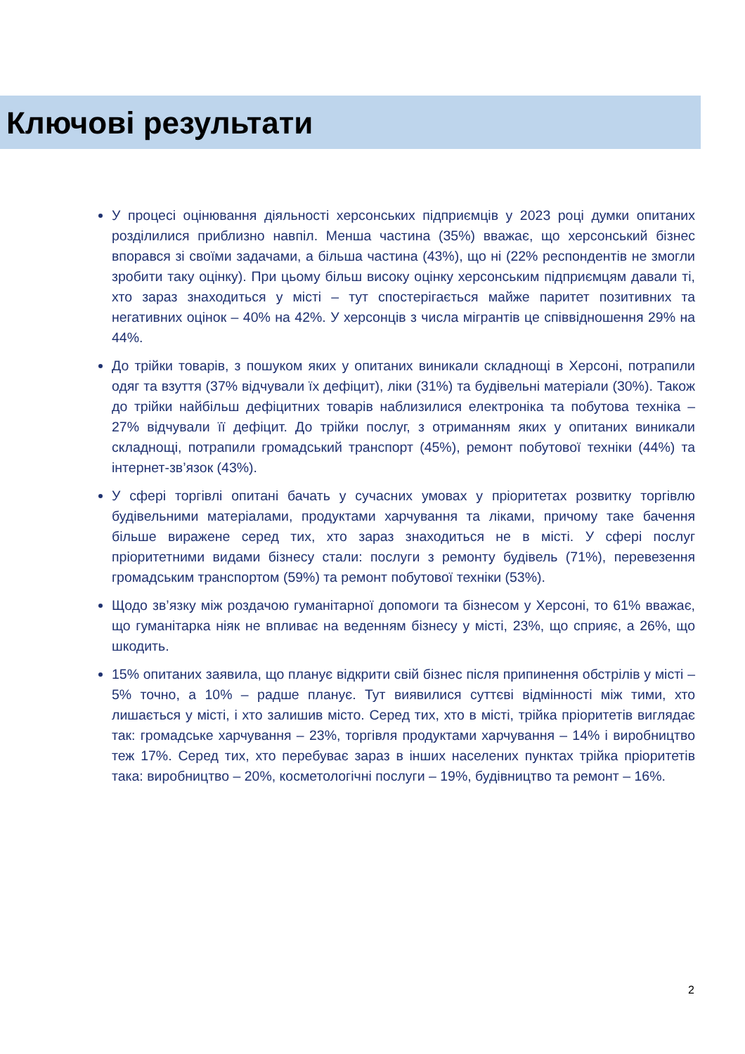Ключові результати
У процесі оцінювання діяльності херсонських підприємців у 2023 році думки опитаних розділилися приблизно навпіл. Менша частина (35%) вважає, що херсонський бізнес впорався зі своїми задачами, а більша частина (43%), що ні (22% респондентів не змогли зробити таку оцінку). При цьому більш високу оцінку херсонським підприємцям давали ті, хто зараз знаходиться у місті – тут спостерігається майже паритет позитивних та негативних оцінок – 40% на 42%. У херсонців з числа мігрантів це співвідношення 29% на 44%.
До трійки товарів, з пошуком яких у опитаних виникали складнощі в Херсоні, потрапили одяг та взуття (37% відчували їх дефіцит), ліки (31%) та будівельні матеріали (30%). Також до трійки найбільш дефіцитних товарів наблизилися електроніка та побутова техніка – 27% відчували її дефіцит. До трійки послуг, з отриманням яких у опитаних виникали складнощі, потрапили громадський транспорт (45%), ремонт побутової техніки (44%) та інтернет-зв’язок (43%).
У сфері торгівлі опитані бачать у сучасних умовах у пріоритетах розвитку торгівлю будівельними матеріалами, продуктами харчування та ліками, причому таке бачення більше виражене серед тих, хто зараз знаходиться не в місті. У сфері послуг пріоритетними видами бізнесу стали: послуги з ремонту будівель (71%), перевезення громадським транспортом (59%) та ремонт побутової техніки (53%).
Щодо зв’язку між роздачою гуманітарної допомоги та бізнесом у Херсоні, то 61% вважає, що гуманітарка ніяк не впливає на веденням бізнесу у місті, 23%, що сприяє, а 26%, що шкодить.
15% опитаних заявила, що планує відкрити свій бізнес після припинення обстрілів у місті – 5% точно, а 10% – радше планує. Тут виявилися суттєві відмінності між тими, хто лишається у місті, і хто залишив місто. Серед тих, хто в місті, трійка пріоритетів виглядає так: громадське харчування – 23%, торгівля продуктами харчування – 14% і виробництво теж 17%. Серед тих, хто перебуває зараз в інших населених пунктах трійка пріоритетів така: виробництво – 20%, косметологічні послуги – 19%, будівництво та ремонт – 16%.
2